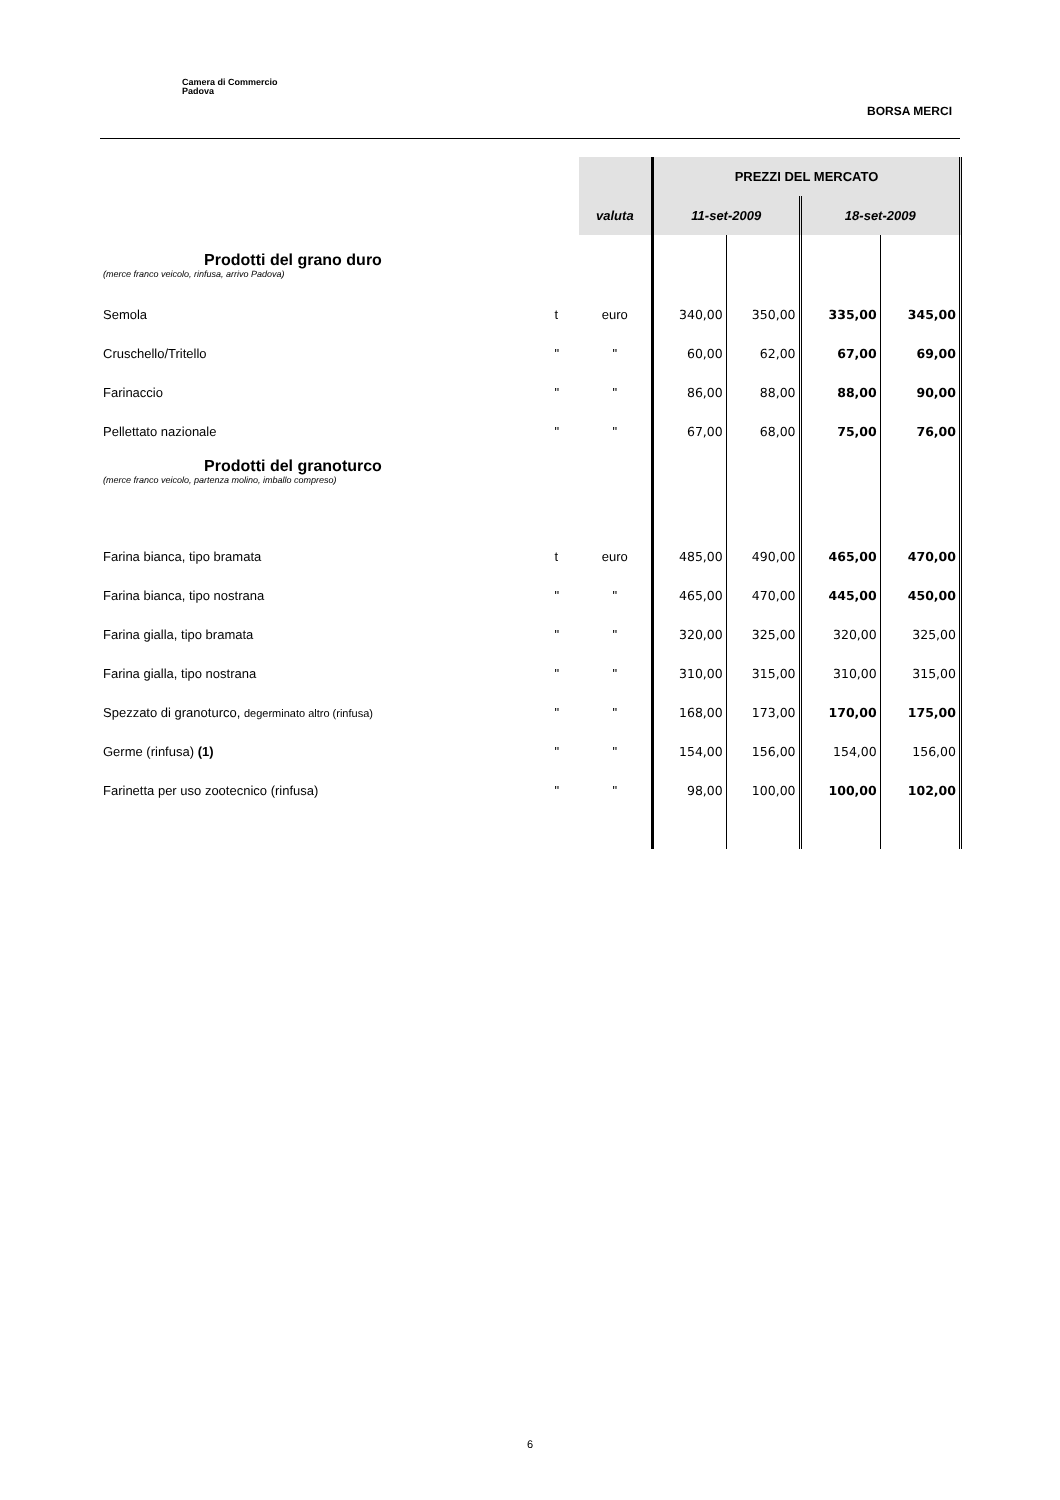Camera di Commercio
Padova
BORSA MERCI
| | | | | PREZZI DEL MERCATO | | | |
| | | | valuta | 11-set-2009 | | 18-set-2009 | |
| Prodotti del grano duro (merce franco veicolo, rinfusa, arrivo Padova) | | | | | | | |
| Semola | t | | euro | 340,00 | 350,00 | 335,00 | 345,00 |
| Cruschello/Tritello | " | | " | 60,00 | 62,00 | 67,00 | 69,00 |
| Farinaccio | " | | " | 86,00 | 88,00 | 88,00 | 90,00 |
| Pellettato nazionale | " | | " | 67,00 | 68,00 | 75,00 | 76,00 |
| Prodotti del granoturco (merce franco veicolo, partenza molino, imballo compreso) | | | | | | | |
| Farina bianca, tipo bramata | t | | euro | 485,00 | 490,00 | 465,00 | 470,00 |
| Farina bianca, tipo nostrana | " | | " | 465,00 | 470,00 | 445,00 | 450,00 |
| Farina gialla, tipo bramata | " | | " | 320,00 | 325,00 | 320,00 | 325,00 |
| Farina gialla, tipo nostrana | " | | " | 310,00 | 315,00 | 310,00 | 315,00 |
| Spezzato di granoturco, degerminato altro (rinfusa) | " | | " | 168,00 | 173,00 | 170,00 | 175,00 |
| Germe (rinfusa) (1) | " | | " | 154,00 | 156,00 | 154,00 | 156,00 |
| Farinetta per uso zootecnico (rinfusa) | " | | " | 98,00 | 100,00 | 100,00 | 102,00 |
6